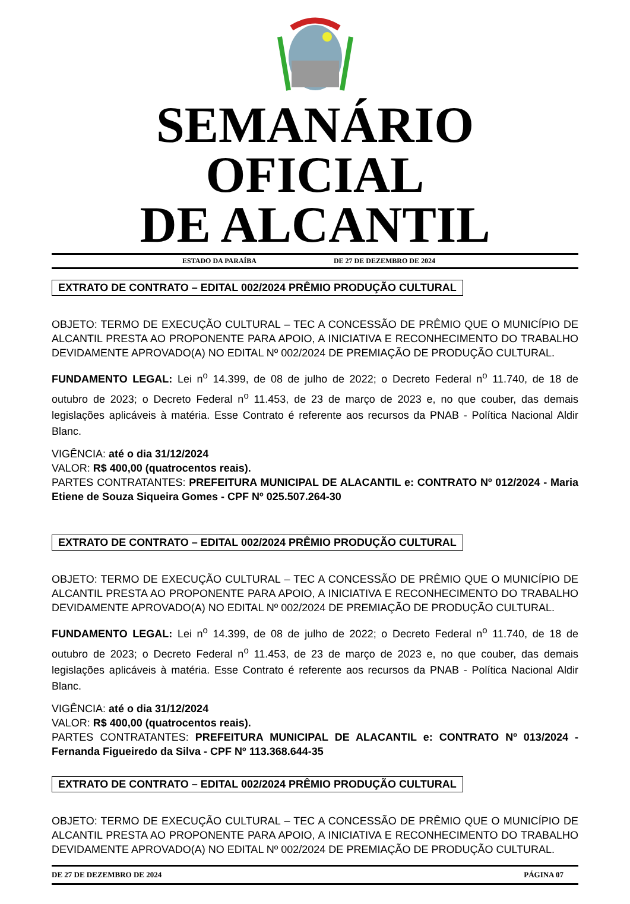SEMANÁRIO OFICIAL
DE ALCANTIL
ESTADO DA PARAÍBA DE 27 DE DEZEMBRO DE 2024
EXTRATO DE CONTRATO – EDITAL 002/2024 PRÊMIO PRODUÇÃO CULTURAL
OBJETO: TERMO DE EXECUÇÃO CULTURAL – TEC A CONCESSÃO DE PRÊMIO QUE O MUNICÍPIO DE ALCANTIL PRESTA AO PROPONENTE PARA APOIO, A INICIATIVA E RECONHECIMENTO DO TRABALHO DEVIDAMENTE APROVADO(A) NO EDITAL Nº 002/2024 DE PREMIAÇÃO DE PRODUÇÃO CULTURAL.
FUNDAMENTO LEGAL: Lei n<sup>o</sup> 14.399, de 08 de julho de 2022; o Decreto Federal n<sup>o</sup> 11.740, de 18 de outubro de 2023; o Decreto Federal n<sup>o</sup> 11.453, de 23 de março de 2023 e, no que couber, das demais legislações aplicáveis à matéria. Esse Contrato é referente aos recursos da PNAB - Política Nacional Aldir Blanc.
VIGÊNCIA: até o dia 31/12/2024
VALOR: R$ 400,00 (quatrocentos reais).
PARTES CONTRATANTES: PREFEITURA MUNICIPAL DE ALACANTIL e: CONTRATO Nº 012/2024 - Maria Etiene de Souza Siqueira Gomes - CPF Nº 025.507.264-30
EXTRATO DE CONTRATO – EDITAL 002/2024 PRÊMIO PRODUÇÃO CULTURAL
OBJETO: TERMO DE EXECUÇÃO CULTURAL – TEC A CONCESSÃO DE PRÊMIO QUE O MUNICÍPIO DE ALCANTIL PRESTA AO PROPONENTE PARA APOIO, A INICIATIVA E RECONHECIMENTO DO TRABALHO DEVIDAMENTE APROVADO(A) NO EDITAL Nº 002/2024 DE PREMIAÇÃO DE PRODUÇÃO CULTURAL.
FUNDAMENTO LEGAL: Lei n<sup>o</sup> 14.399, de 08 de julho de 2022; o Decreto Federal n<sup>o</sup> 11.740, de 18 de outubro de 2023; o Decreto Federal n<sup>o</sup> 11.453, de 23 de março de 2023 e, no que couber, das demais legislações aplicáveis à matéria. Esse Contrato é referente aos recursos da PNAB - Política Nacional Aldir Blanc.
VIGÊNCIA: até o dia 31/12/2024
VALOR: R$ 400,00 (quatrocentos reais).
PARTES CONTRATANTES: PREFEITURA MUNICIPAL DE ALACANTIL e: CONTRATO Nº 013/2024 - Fernanda Figueiredo da Silva - CPF Nº 113.368.644-35
EXTRATO DE CONTRATO – EDITAL 002/2024 PRÊMIO PRODUÇÃO CULTURAL
OBJETO: TERMO DE EXECUÇÃO CULTURAL – TEC A CONCESSÃO DE PRÊMIO QUE O MUNICÍPIO DE ALCANTIL PRESTA AO PROPONENTE PARA APOIO, A INICIATIVA E RECONHECIMENTO DO TRABALHO DEVIDAMENTE APROVADO(A) NO EDITAL Nº 002/2024 DE PREMIAÇÃO DE PRODUÇÃO CULTURAL.
DE 27 DE DEZEMBRO DE 2024 PÁGINA 07